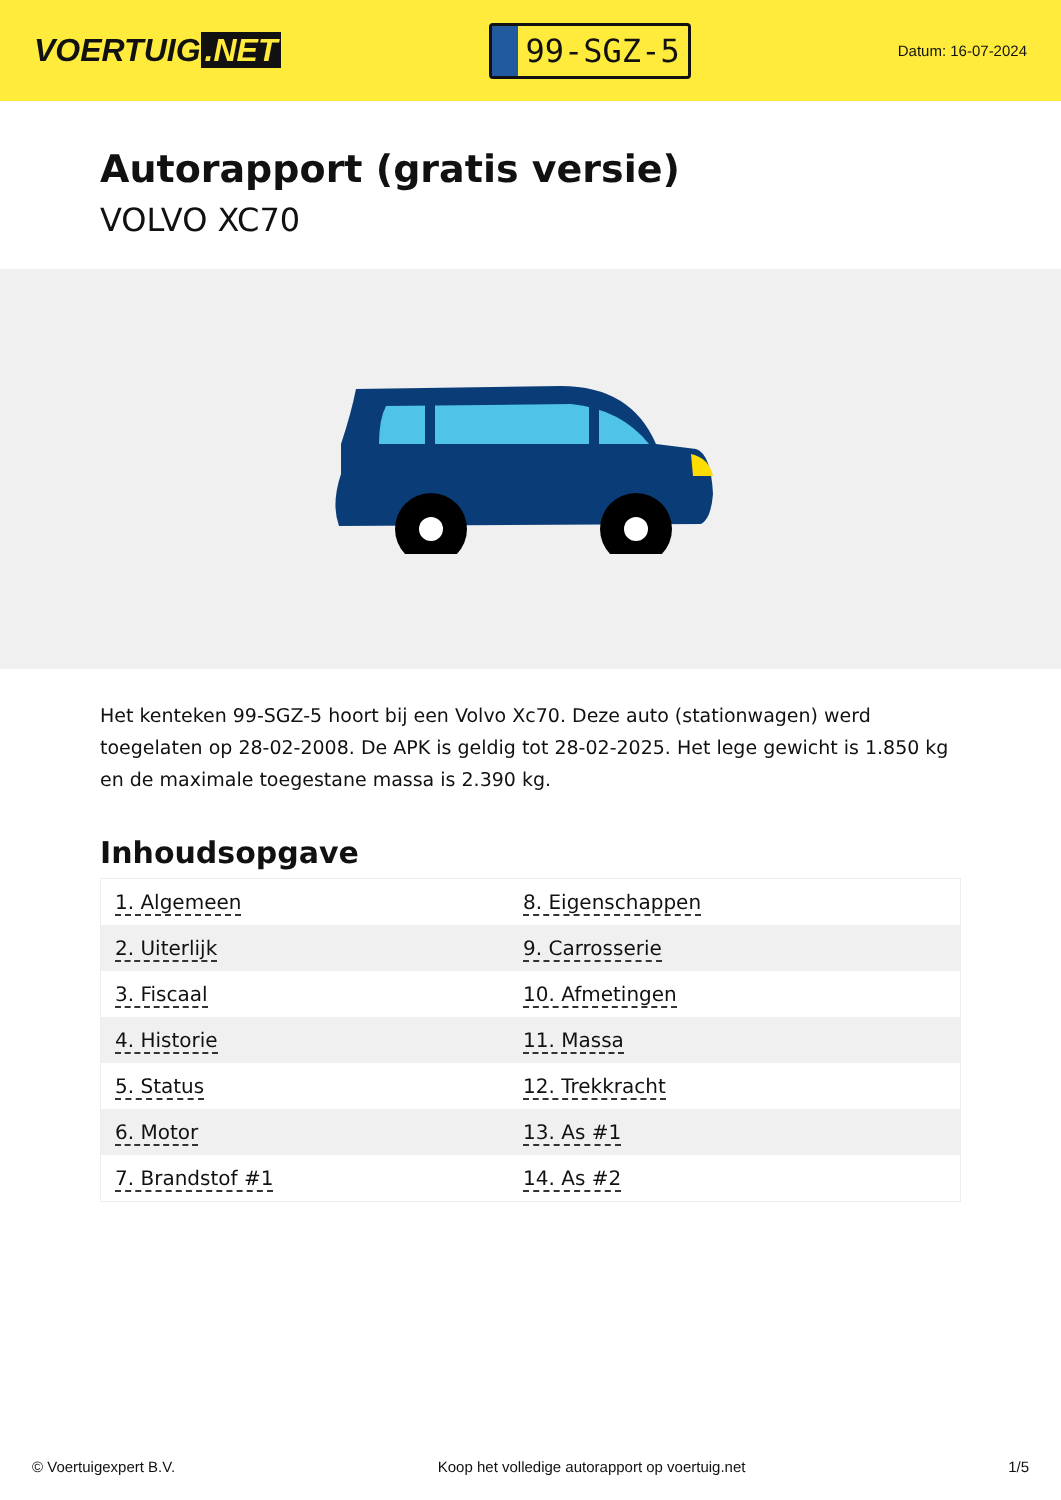VOERTUIG.NET
99-SGZ-5
Datum: 16-07-2024
Autorapport (gratis versie)
VOLVO XC70
Het kenteken 99-SGZ-5 hoort bij een Volvo Xc70. Deze auto (stationwagen) werd toegelaten op 28-02-2008. De APK is geldig tot 28-02-2025. Het lege gewicht is 1.850 kg en de maximale toegestane massa is 2.390 kg.
Inhoudsopgave
| 1. Algemeen | 8. Eigenschappen |
| 2. Uiterlijk | 9. Carrosserie |
| 3. Fiscaal | 10. Afmetingen |
| 4. Historie | 11. Massa |
| 5. Status | 12. Trekkracht |
| 6. Motor | 13. As #1 |
| 7. Brandstof #1 | 14. As #2 |
© Voertuigexpert B.V. Koop het volledige autorapport op voertuig.net 1/5